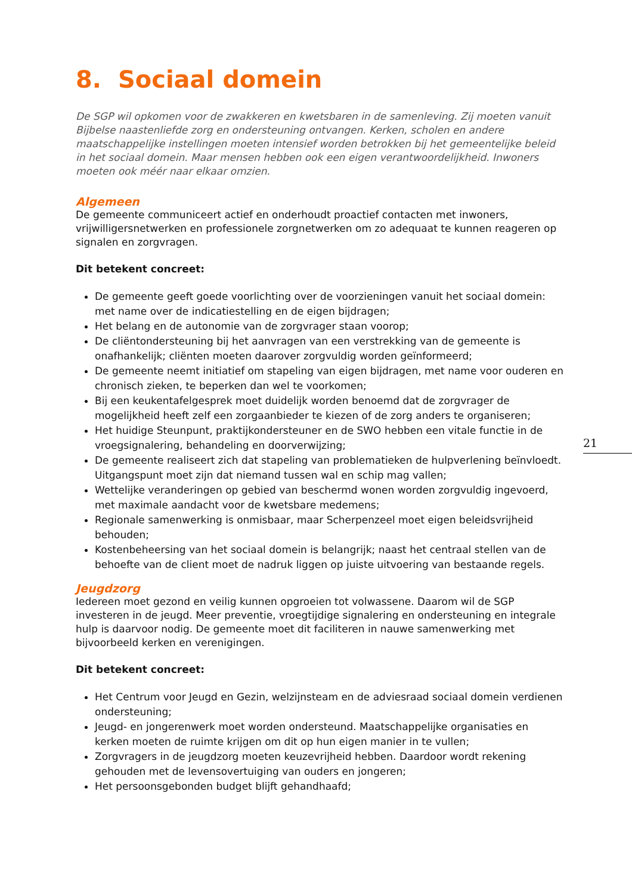8. Sociaal domein
De SGP wil opkomen voor de zwakkeren en kwetsbaren in de samenleving. Zij moeten vanuit Bijbelse naastenliefde zorg en ondersteuning ontvangen. Kerken, scholen en andere maatschappelijke instellingen moeten intensief worden betrokken bij het gemeentelijke beleid in het sociaal domein. Maar mensen hebben ook een eigen verantwoordelijkheid. Inwoners moeten ook méér naar elkaar omzien.
Algemeen
De gemeente communiceert actief en onderhoudt proactief contacten met inwoners, vrijwilligersnetwerken en professionele zorgnetwerken om zo adequaat te kunnen reageren op signalen en zorgvragen.
Dit betekent concreet:
De gemeente geeft goede voorlichting over de voorzieningen vanuit het sociaal domein: met name over de indicatiestelling en de eigen bijdragen;
Het belang en de autonomie van de zorgvrager staan voorop;
De cliëntondersteuning bij het aanvragen van een verstrekking van de gemeente is onafhankelijk; cliënten moeten daarover zorgvuldig worden geïnformeerd;
De gemeente neemt initiatief om stapeling van eigen bijdragen, met name voor ouderen en chronisch zieken, te beperken dan wel te voorkomen;
Bij een keukentafelgesprek moet duidelijk worden benoemd dat de zorgvrager de mogelijkheid heeft zelf een zorgaanbieder te kiezen of de zorg anders te organiseren;
Het huidige Steunpunt, praktijkondersteuner en de SWO hebben een vitale functie in de vroegsignalering, behandeling en doorverwijzing;
De gemeente realiseert zich dat stapeling van problematieken de hulpverlening beïnvloedt. Uitgangspunt moet zijn dat niemand tussen wal en schip mag vallen;
Wettelijke veranderingen op gebied van beschermd wonen worden zorgvuldig ingevoerd, met maximale aandacht voor de kwetsbare medemens;
Regionale samenwerking is onmisbaar, maar Scherpenzeel moet eigen beleidsvrijheid behouden;
Kostenbeheersing van het sociaal domein is belangrijk; naast het centraal stellen van de behoefte van de client moet de nadruk liggen op juiste uitvoering van bestaande regels.
Jeugdzorg
Iedereen moet gezond en veilig kunnen opgroeien tot volwassene. Daarom wil de SGP investeren in de jeugd. Meer preventie, vroegtijdige signalering en ondersteuning en integrale hulp is daarvoor nodig. De gemeente moet dit faciliteren in nauwe samenwerking met bijvoorbeeld kerken en verenigingen.
Dit betekent concreet:
Het Centrum voor Jeugd en Gezin, welzijnsteam en de adviesraad sociaal domein verdienen ondersteuning;
Jeugd- en jongerenwerk moet worden ondersteund. Maatschappelijke organisaties en kerken moeten de ruimte krijgen om dit op hun eigen manier in te vullen;
Zorgvragers in de jeugdzorg moeten keuzevrijheid hebben. Daardoor wordt rekening gehouden met de levensovertuiging van ouders en jongeren;
Het persoonsgebonden budget blijft gehandhaafd;
21